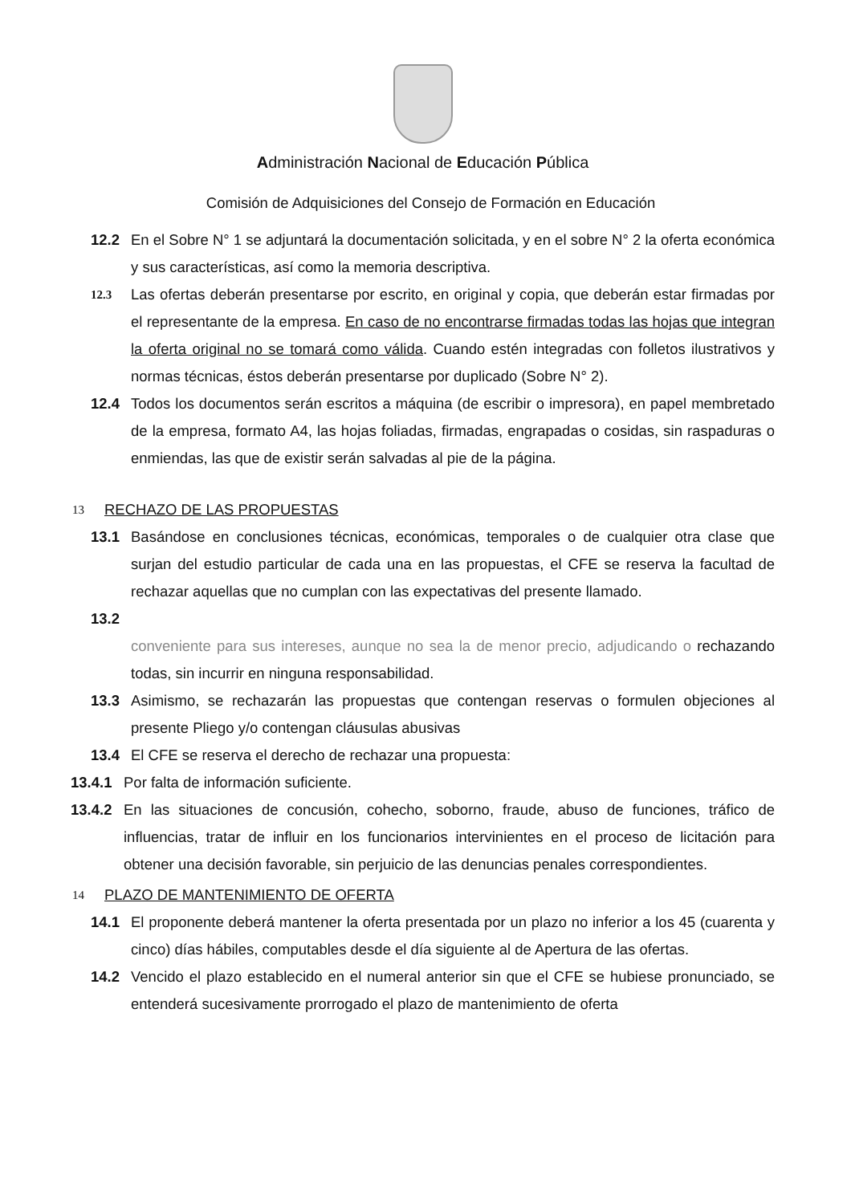Administración Nacional de Educación Pública
Comisión de Adquisiciones del Consejo de Formación en Educación
12.2 En el Sobre N° 1 se adjuntará la documentación solicitada, y en el sobre N° 2 la oferta económica y sus características, así como la memoria descriptiva.
12.3
Las ofertas deberán presentarse por escrito, en original y copia, que deberán estar firmadas por el representante de la empresa. En caso de no encontrarse firmadas todas las hojas que integran la oferta original no se tomará como válida. Cuando estén integradas con folletos ilustrativos y normas técnicas, éstos deberán presentarse por duplicado (Sobre N° 2).
12.4 Todos los documentos serán escritos a máquina (de escribir o impresora), en papel membretado de la empresa, formato A4, las hojas foliadas, firmadas, engrapadas o cosidas, sin raspaduras o enmiendas, las que de existir serán salvadas al pie de la página.
13 RECHAZO DE LAS PROPUESTAS
13.1 Basándose en conclusiones técnicas, económicas, temporales o de cualquier otra clase que surjan del estudio particular de cada una en las propuestas, el CFE se reserva la facultad de rechazar aquellas que no cumplan con las expectativas del presente llamado.
13.2
conveniente para sus intereses, aunque no sea la de menor precio, adjudicando o rechazando todas, sin incurrir en ninguna responsabilidad.
13.3 Asimismo, se rechazarán las propuestas que contengan reservas o formulen objeciones al presente Pliego y/o contengan cláusulas abusivas
13.4 El CFE se reserva el derecho de rechazar una propuesta:
13.4.1
Por falta de información suficiente.
13.4.2
En las situaciones de concusión, cohecho, soborno, fraude, abuso de funciones, tráfico de influencias, tratar de influir en los funcionarios intervinientes en el proceso de licitación para obtener una decisión favorable, sin perjuicio de las denuncias penales correspondientes.
14 PLAZO DE MANTENIMIENTO DE OFERTA
14.1 El proponente deberá mantener la oferta presentada por un plazo no inferior a los 45 (cuarenta y cinco) días hábiles, computables desde el día siguiente al de Apertura de las ofertas.
14.2 Vencido el plazo establecido en el numeral anterior sin que el CFE se hubiese pronunciado, se entenderá sucesivamente prorrogado el plazo de mantenimiento de oferta